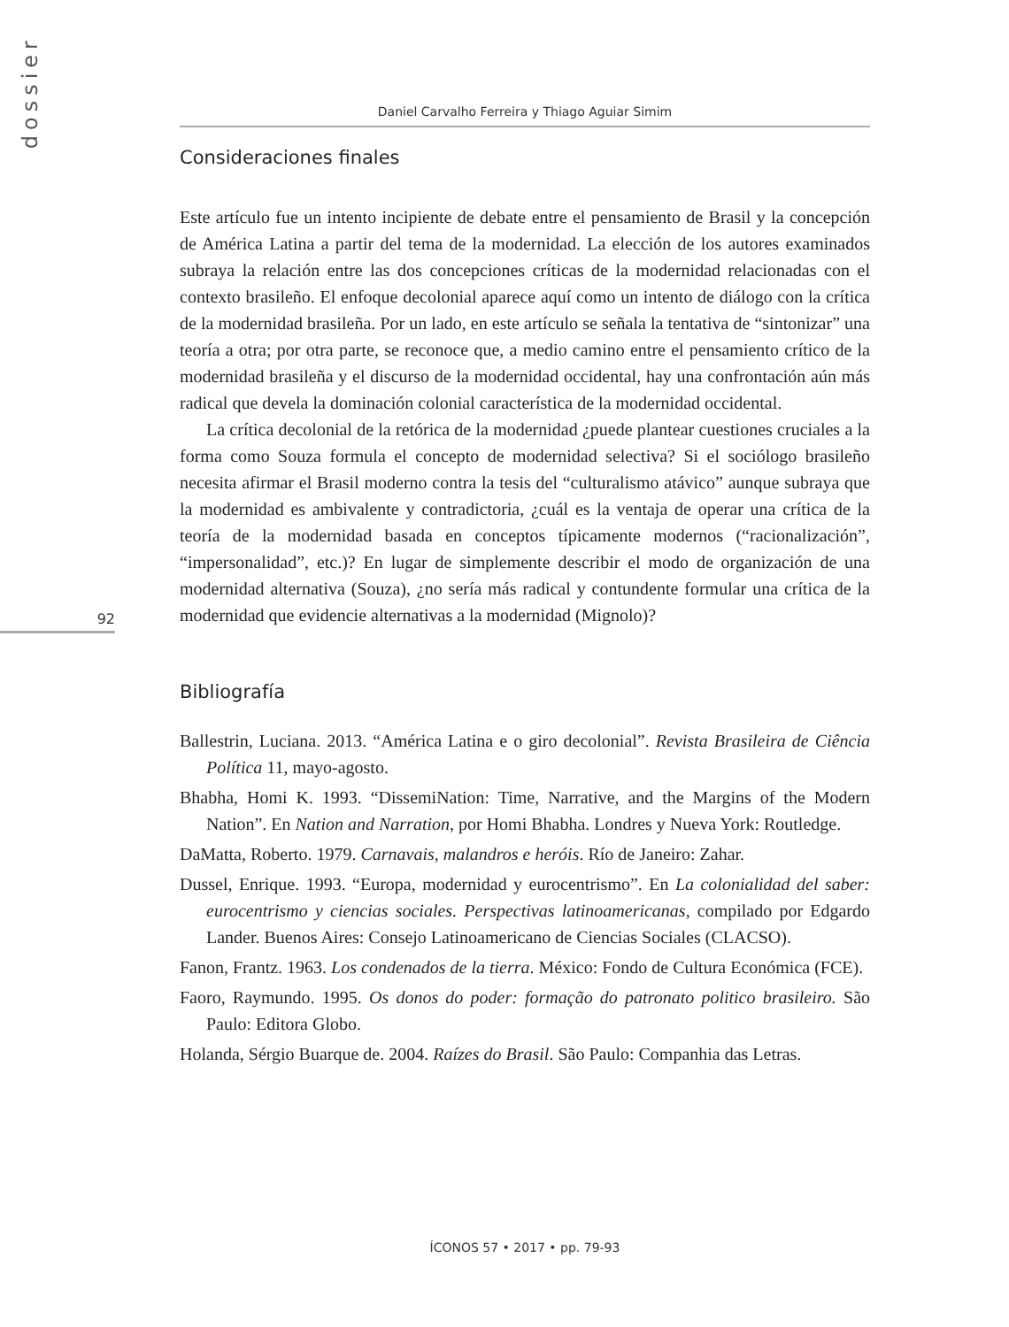dossier
Daniel Carvalho Ferreira y Thiago Aguiar Simim
Consideraciones finales
Este artículo fue un intento incipiente de debate entre el pensamiento de Brasil y la concepción de América Latina a partir del tema de la modernidad. La elección de los autores examinados subraya la relación entre las dos concepciones críticas de la modernidad relacionadas con el contexto brasileño. El enfoque decolonial aparece aquí como un intento de diálogo con la crítica de la modernidad brasileña. Por un lado, en este artículo se señala la tentativa de “sintonizar” una teoría a otra; por otra parte, se reconoce que, a medio camino entre el pensamiento crítico de la modernidad brasileña y el discurso de la modernidad occidental, hay una confrontación aún más radical que devela la dominación colonial característica de la modernidad occidental.
La crítica decolonial de la retórica de la modernidad ¿puede plantear cuestiones cruciales a la forma como Souza formula el concepto de modernidad selectiva? Si el sociólogo brasileño necesita afirmar el Brasil moderno contra la tesis del “culturalismo atávico” aunque subraya que la modernidad es ambivalente y contradictoria, ¿cuál es la ventaja de operar una crítica de la teoría de la modernidad basada en conceptos típicamente modernos (“racionalización”, “impersonalidad”, etc.)? En lugar de simplemente describir el modo de organización de una modernidad alternativa (Souza), ¿no sería más radical y contundente formular una crítica de la modernidad que evidencie alternativas a la modernidad (Mignolo)?
Bibliografía
Ballestrin, Luciana. 2013. “América Latina e o giro decolonial”. Revista Brasileira de Ciência Política 11, mayo-agosto.
Bhabha, Homi K. 1993. “DissemiNation: Time, Narrative, and the Margins of the Modern Nation”. En Nation and Narration, por Homi Bhabha. Londres y Nueva York: Routledge.
DaMatta, Roberto. 1979. Carnavais, malandros e heróis. Río de Janeiro: Zahar.
Dussel, Enrique. 1993. “Europa, modernidad y eurocentrismo”. En La colonialidad del saber: eurocentrismo y ciencias sociales. Perspectivas latinoamericanas, compilado por Edgardo Lander. Buenos Aires: Consejo Latinoamericano de Ciencias Sociales (CLACSO).
Fanon, Frantz. 1963. Los condenados de la tierra. México: Fondo de Cultura Económica (FCE).
Faoro, Raymundo. 1995. Os donos do poder: formação do patronato politico brasileiro. São Paulo: Editora Globo.
Holanda, Sérgio Buarque de. 2004. Raízes do Brasil. São Paulo: Companhia das Letras.
92
ÍCONOS 57 • 2017 • pp. 79-93